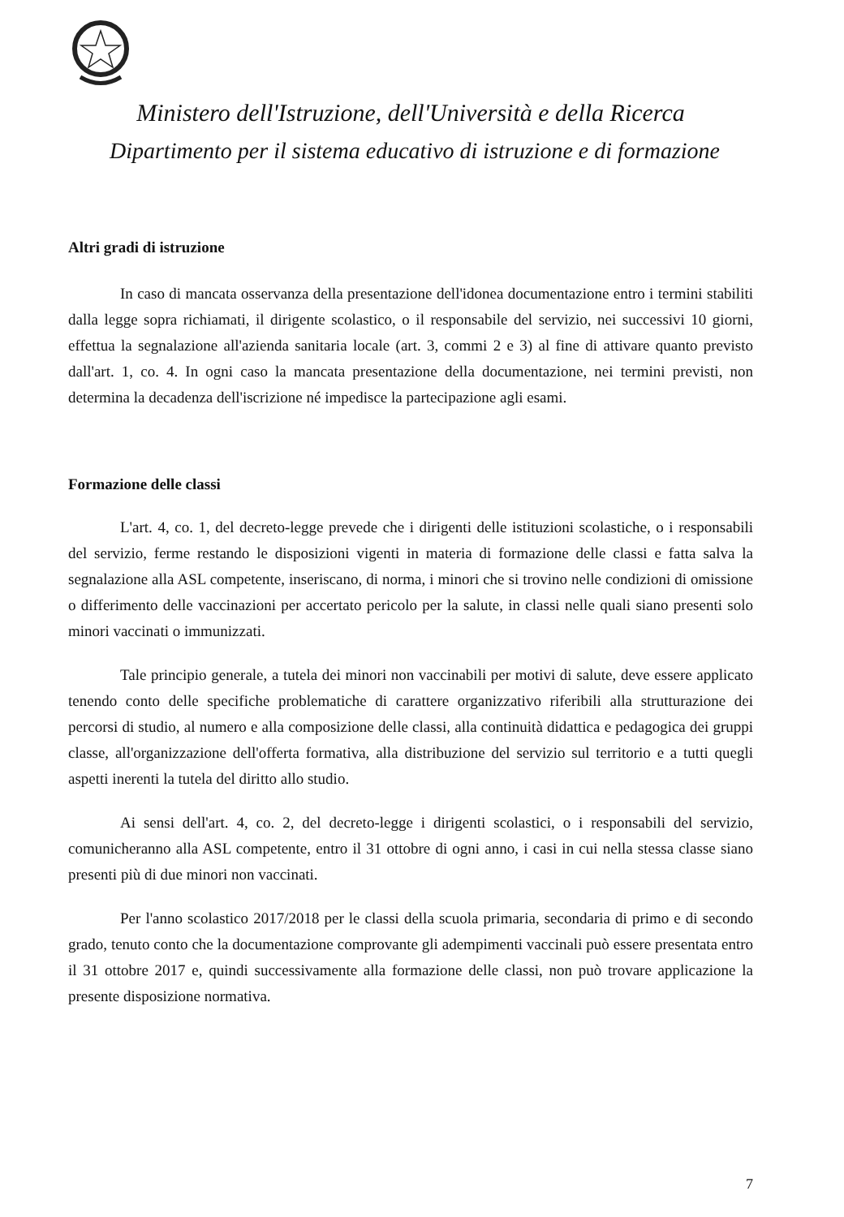Ministero dell'Istruzione, dell'Università e della Ricerca
Dipartimento per il sistema educativo di istruzione e di formazione
Altri gradi di istruzione
In caso di mancata osservanza della presentazione dell'idonea documentazione entro i termini stabiliti dalla legge sopra richiamati, il dirigente scolastico, o il responsabile del servizio, nei successivi 10 giorni, effettua la segnalazione all'azienda sanitaria locale (art. 3, commi 2 e 3) al fine di attivare quanto previsto dall'art. 1, co. 4. In ogni caso la mancata presentazione della documentazione, nei termini previsti, non determina la decadenza dell'iscrizione né impedisce la partecipazione agli esami.
Formazione delle classi
L'art. 4, co. 1, del decreto-legge prevede che i dirigenti delle istituzioni scolastiche, o i responsabili del servizio, ferme restando le disposizioni vigenti in materia di formazione delle classi e fatta salva la segnalazione alla ASL competente, inseriscano, di norma, i minori che si trovino nelle condizioni di omissione o differimento delle vaccinazioni per accertato pericolo per la salute, in classi nelle quali siano presenti solo minori vaccinati o immunizzati.
Tale principio generale, a tutela dei minori non vaccinabili per motivi di salute, deve essere applicato tenendo conto delle specifiche problematiche di carattere organizzativo riferibili alla strutturazione dei percorsi di studio, al numero e alla composizione delle classi, alla continuità didattica e pedagogica dei gruppi classe, all'organizzazione dell'offerta formativa, alla distribuzione del servizio sul territorio e a tutti quegli aspetti inerenti la tutela del diritto allo studio.
Ai sensi dell'art. 4, co. 2, del decreto-legge i dirigenti scolastici, o i responsabili del servizio, comunicheranno alla ASL competente, entro il 31 ottobre di ogni anno, i casi in cui nella stessa classe siano presenti più di due minori non vaccinati.
Per l'anno scolastico 2017/2018 per le classi della scuola primaria, secondaria di primo e di secondo grado, tenuto conto che la documentazione comprovante gli adempimenti vaccinali può essere presentata entro il 31 ottobre 2017 e, quindi successivamente alla formazione delle classi, non può trovare applicazione la presente disposizione normativa.
7